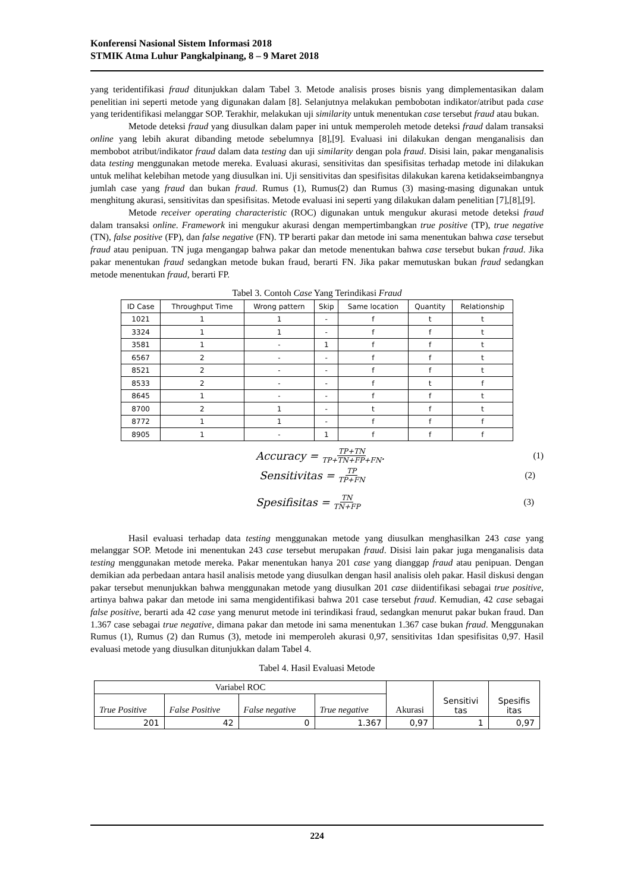Konferensi Nasional Sistem Informasi 2018
STMIK Atma Luhur Pangkalpinang, 8 – 9 Maret 2018
yang teridentifikasi fraud ditunjukkan dalam Tabel 3. Metode analisis proses bisnis yang dimplementasikan dalam penelitian ini seperti metode yang digunakan dalam [8]. Selanjutnya melakukan pembobotan indikator/atribut pada case yang teridentifikasi melanggar SOP. Terakhir, melakukan uji similarity untuk menentukan case tersebut fraud atau bukan.
Metode deteksi fraud yang diusulkan dalam paper ini untuk memperoleh metode deteksi fraud dalam transaksi online yang lebih akurat dibanding metode sebelumnya [8],[9]. Evaluasi ini dilakukan dengan menganalisis dan membobot atribut/indikator fraud dalam data testing dan uji similarity dengan pola fraud. Disisi lain, pakar menganalisis data testing menggunakan metode mereka. Evaluasi akurasi, sensitivitas dan spesifisitas terhadap metode ini dilakukan untuk melihat kelebihan metode yang diusulkan ini. Uji sensitivitas dan spesifisitas dilakukan karena ketidakseimbangnya jumlah case yang fraud dan bukan fraud. Rumus (1), Rumus(2) dan Rumus (3) masing-masing digunakan untuk menghitung akurasi, sensitivitas dan spesifisitas. Metode evaluasi ini seperti yang dilakukan dalam penelitian [7],[8],[9].
Metode receiver operating characteristic (ROC) digunakan untuk mengukur akurasi metode deteksi fraud dalam transaksi online. Framework ini mengukur akurasi dengan mempertimbangkan true positive (TP), true negative (TN), false positive (FP), dan false negative (FN). TP berarti pakar dan metode ini sama menentukan bahwa case tersebut fraud atau penipuan. TN juga mengangap bahwa pakar dan metode menentukan bahwa case tersebut bukan fraud. Jika pakar menentukan fraud sedangkan metode bukan fraud, berarti FN. Jika pakar memutuskan bukan fraud sedangkan metode menentukan fraud, berarti FP.
Tabel 3. Contoh Case Yang Terindikasi Fraud
| ID Case | Throughput Time | Wrong pattern | Skip | Same location | Quantity | Relationship |
| --- | --- | --- | --- | --- | --- | --- |
| 1021 | 1 | 1 | - | f | t | t |
| 3324 | 1 | 1 | - | f | f | t |
| 3581 | 1 | - | 1 | f | f | t |
| 6567 | 2 | - | - | f | f | t |
| 8521 | 2 | - | - | f | f | t |
| 8533 | 2 | - | - | f | t | f |
| 8645 | 1 | - | - | f | f | t |
| 8700 | 2 | 1 | - | t | f | t |
| 8772 | 1 | 1 | - | f | f | f |
| 8905 | 1 | - | 1 | f | f | f |
Accuracy = TP+TN TP+TN+FP+FN. (1)
Sensitivitas = TP TP+FN (2)
Spesifisitas = TN TN+FP (3)
Hasil evaluasi terhadap data testing menggunakan metode yang diusulkan menghasilkan 243 case yang melanggar SOP. Metode ini menentukan 243 case tersebut merupakan fraud. Disisi lain pakar juga menganalisis data testing menggunakan metode mereka. Pakar menentukan hanya 201 case yang dianggap fraud atau penipuan. Dengan demikian ada perbedaan antara hasil analisis metode yang diusulkan dengan hasil analisis oleh pakar. Hasil diskusi dengan pakar tersebut menunjukkan bahwa menggunakan metode yang diusulkan 201 case diidentifikasi sebagai true positive, artinya bahwa pakar dan metode ini sama mengidentifikasi bahwa 201 case tersebut fraud. Kemudian, 42 case sebagai false positive, berarti ada 42 case yang menurut metode ini terindikasi fraud, sedangkan menurut pakar bukan fraud. Dan 1.367 case sebagai true negative, dimana pakar dan metode ini sama menentukan 1.367 case bukan fraud. Menggunakan Rumus (1), Rumus (2) dan Rumus (3), metode ini memperoleh akurasi 0,97, sensitivitas 1dan spesifisitas 0,97. Hasil evaluasi metode yang diusulkan ditunjukkan dalam Tabel 4.
Tabel 4. Hasil Evaluasi Metode
| Variabel ROC | | | | Akurasi | Sensitivi tas | Spesifis itas |
| True Positive | False Positive | False negative | True negative | | | |
| 201 | 42 | 0 | 1.367 | 0,97 | 1 | 0,97 |
224